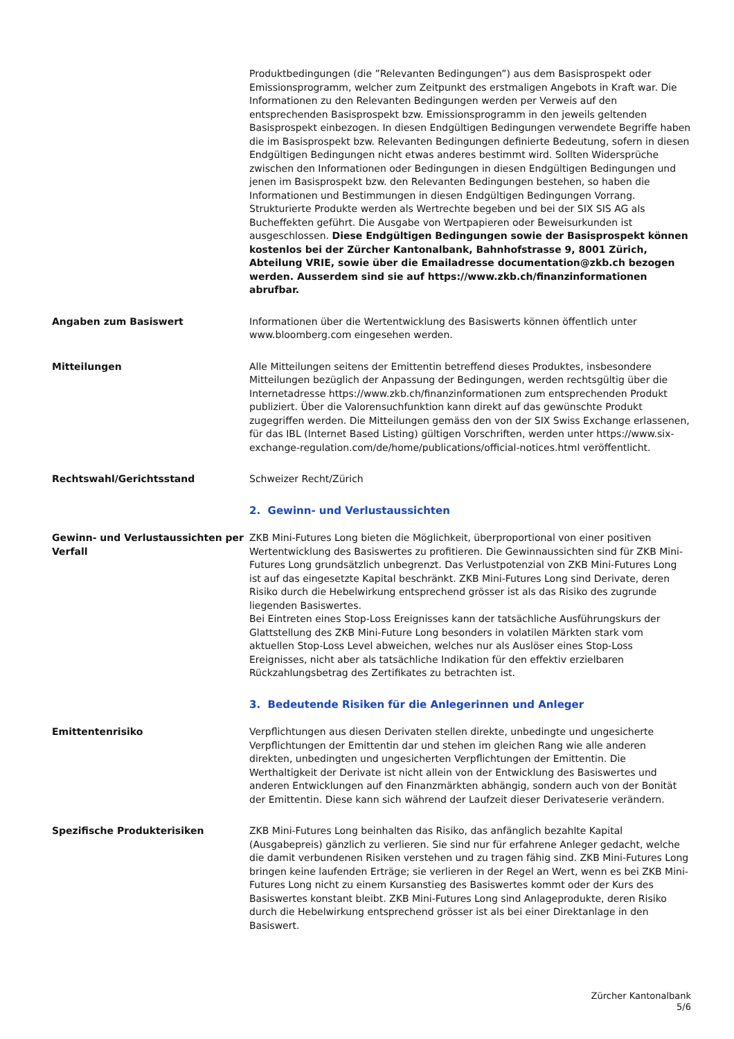Produktbedingungen (die ”Relevanten Bedingungen”) aus dem Basisprospekt oder Emissionsprogramm, welcher zum Zeitpunkt des erstmaligen Angebots in Kraft war. Die Informationen zu den Relevanten Bedingungen werden per Verweis auf den entsprechenden Basisprospekt bzw. Emissionsprogramm in den jeweils geltenden Basisprospekt einbezogen. In diesen Endgültigen Bedingungen verwendete Begriffe haben die im Basisprospekt bzw. Relevanten Bedingungen definierte Bedeutung, sofern in diesen Endgültigen Bedingungen nicht etwas anderes bestimmt wird. Sollten Widersprüche zwischen den Informationen oder Bedingungen in diesen Endgültigen Bedingungen und jenen im Basisprospekt bzw. den Relevanten Bedingungen bestehen, so haben die Informationen und Bestimmungen in diesen Endgültigen Bedingungen Vorrang. Strukturierte Produkte werden als Wertrechte begeben und bei der SIX SIS AG als Bucheffekten geführt. Die Ausgabe von Wertpapieren oder Beweisurkunden ist ausgeschlossen. Diese Endgültigen Bedingungen sowie der Basisprospekt können kostenlos bei der Zürcher Kantonalbank, Bahnhofstrasse 9, 8001 Zürich, Abteilung VRIE, sowie über die Emailadresse documentation@zkb.ch bezogen werden. Ausserdem sind sie auf https://www.zkb.ch/finanzinformationen abrufbar.
Angaben zum Basiswert Informationen über die Wertentwicklung des Basiswerts können öffentlich unter www.bloomberg.com eingesehen werden.
Mitteilungen Alle Mitteilungen seitens der Emittentin betreffend dieses Produktes, insbesondere Mitteilungen bezüglich der Anpassung der Bedingungen, werden rechtsgültig über die Internetadresse https://www.zkb.ch/finanzinformationen zum entsprechenden Produkt publiziert. Über die Valorensuchfunktion kann direkt auf das gewünschte Produkt zugegriffen werden. Die Mitteilungen gemäss den von der SIX Swiss Exchange erlassenen, für das IBL (Internet Based Listing) gültigen Vorschriften, werden unter https://www.six-exchange-regulation.com/de/home/publications/official-notices.html veröffentlicht.
Rechtswahl/Gerichtsstand Schweizer Recht/Zürich
2. Gewinn- und Verlustaussichten
Gewinn- und Verlustaussichten per Verfall
ZKB Mini-Futures Long bieten die Möglichkeit, überproportional von einer positiven Wertentwicklung des Basiswertes zu profitieren. Die Gewinnaussichten sind für ZKB Mini-Futures Long grundsätzlich unbegrenzt. Das Verlustpotenzial von ZKB Mini-Futures Long ist auf das eingesetzte Kapital beschränkt. ZKB Mini-Futures Long sind Derivate, deren Risiko durch die Hebelwirkung entsprechend grösser ist als das Risiko des zugrunde liegenden Basiswertes.
Bei Eintreten eines Stop-Loss Ereignisses kann der tatsächliche Ausführungskurs der Glattstellung des ZKB Mini-Future Long besonders in volatilen Märkten stark vom aktuellen Stop-Loss Level abweichen, welches nur als Auslöser eines Stop-Loss Ereignisses, nicht aber als tatsächliche Indikation für den effektiv erzielbaren Rückzahlungsbetrag des Zertifikates zu betrachten ist.
3. Bedeutende Risiken für die Anlegerinnen und Anleger
Emittentenrisiko Verpflichtungen aus diesen Derivaten stellen direkte, unbedingte und ungesicherte Verpflichtungen der Emittentin dar und stehen im gleichen Rang wie alle anderen direkten, unbedingten und ungesicherten Verpflichtungen der Emittentin. Die Werthaltigkeit der Derivate ist nicht allein von der Entwicklung des Basiswertes und anderen Entwicklungen auf den Finanzmärkten abhängig, sondern auch von der Bonität der Emittentin. Diese kann sich während der Laufzeit dieser Derivateserie verändern.
Spezifische Produkterisiken ZKB Mini-Futures Long beinhalten das Risiko, das anfänglich bezahlte Kapital (Ausgabepreis) gänzlich zu verlieren. Sie sind nur für erfahrene Anleger gedacht, welche die damit verbundenen Risiken verstehen und zu tragen fähig sind. ZKB Mini-Futures Long bringen keine laufenden Erträge; sie verlieren in der Regel an Wert, wenn es bei ZKB Mini-Futures Long nicht zu einem Kursanstieg des Basiswertes kommt oder der Kurs des Basiswertes konstant bleibt. ZKB Mini-Futures Long sind Anlageprodukte, deren Risiko durch die Hebelwirkung entsprechend grösser ist als bei einer Direktanlage in den Basiswert.
Zürcher Kantonalbank
5/6